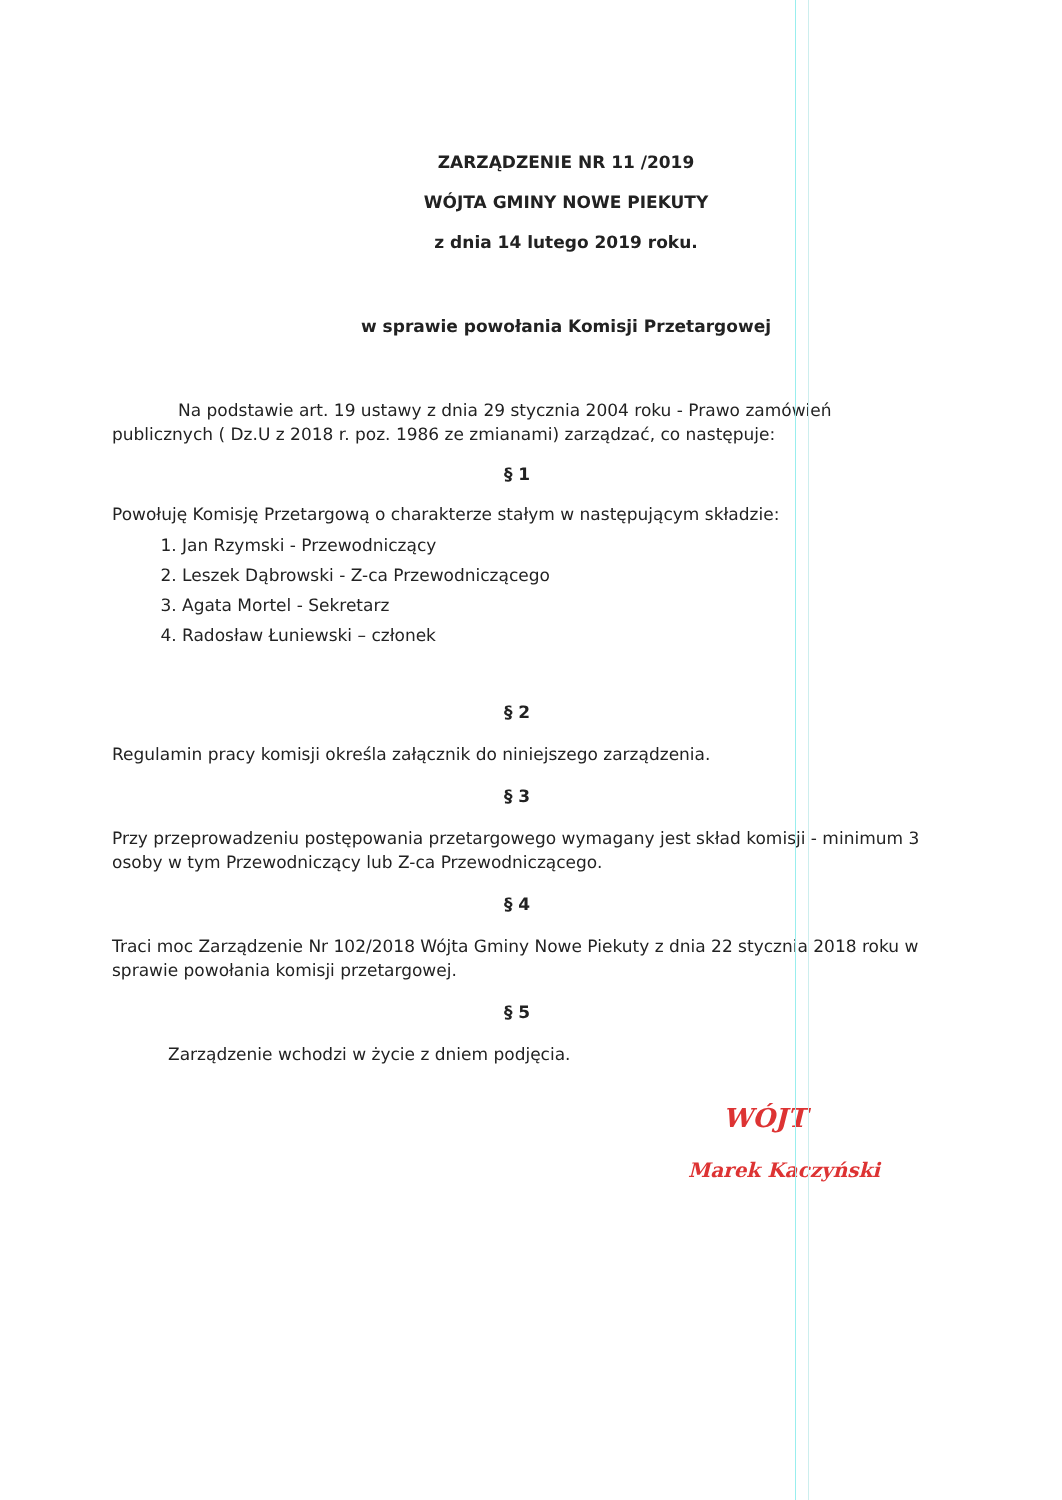ZARZĄDZENIE NR 11 /2019
WÓJTA GMINY NOWE PIEKUTY
z dnia 14 lutego 2019 roku.
w sprawie powołania Komisji Przetargowej
Na podstawie art. 19 ustawy z dnia 29 stycznia 2004 roku - Prawo zamówień publicznych ( Dz.U z 2018 r. poz. 1986 ze zmianami) zarządzać, co następuje:
§ 1
Powołuję Komisję Przetargową o charakterze stałym w następującym składzie:
1. Jan Rzymski - Przewodniczący
2. Leszek Dąbrowski - Z-ca Przewodniczącego
3. Agata Mortel - Sekretarz
4. Radosław Łuniewski – członek
§ 2
Regulamin pracy komisji określa załącznik do niniejszego zarządzenia.
§ 3
Przy przeprowadzeniu postępowania przetargowego wymagany jest skład komisji - minimum 3 osoby w tym Przewodniczący lub Z-ca Przewodniczącego.
§ 4
Traci moc Zarządzenie Nr 102/2018 Wójta Gminy Nowe Piekuty z dnia 22 stycznia 2018 roku w sprawie powołania komisji przetargowej.
§ 5
Zarządzenie wchodzi w życie z dniem podjęcia.
WÓJT
Marek Kaczyński